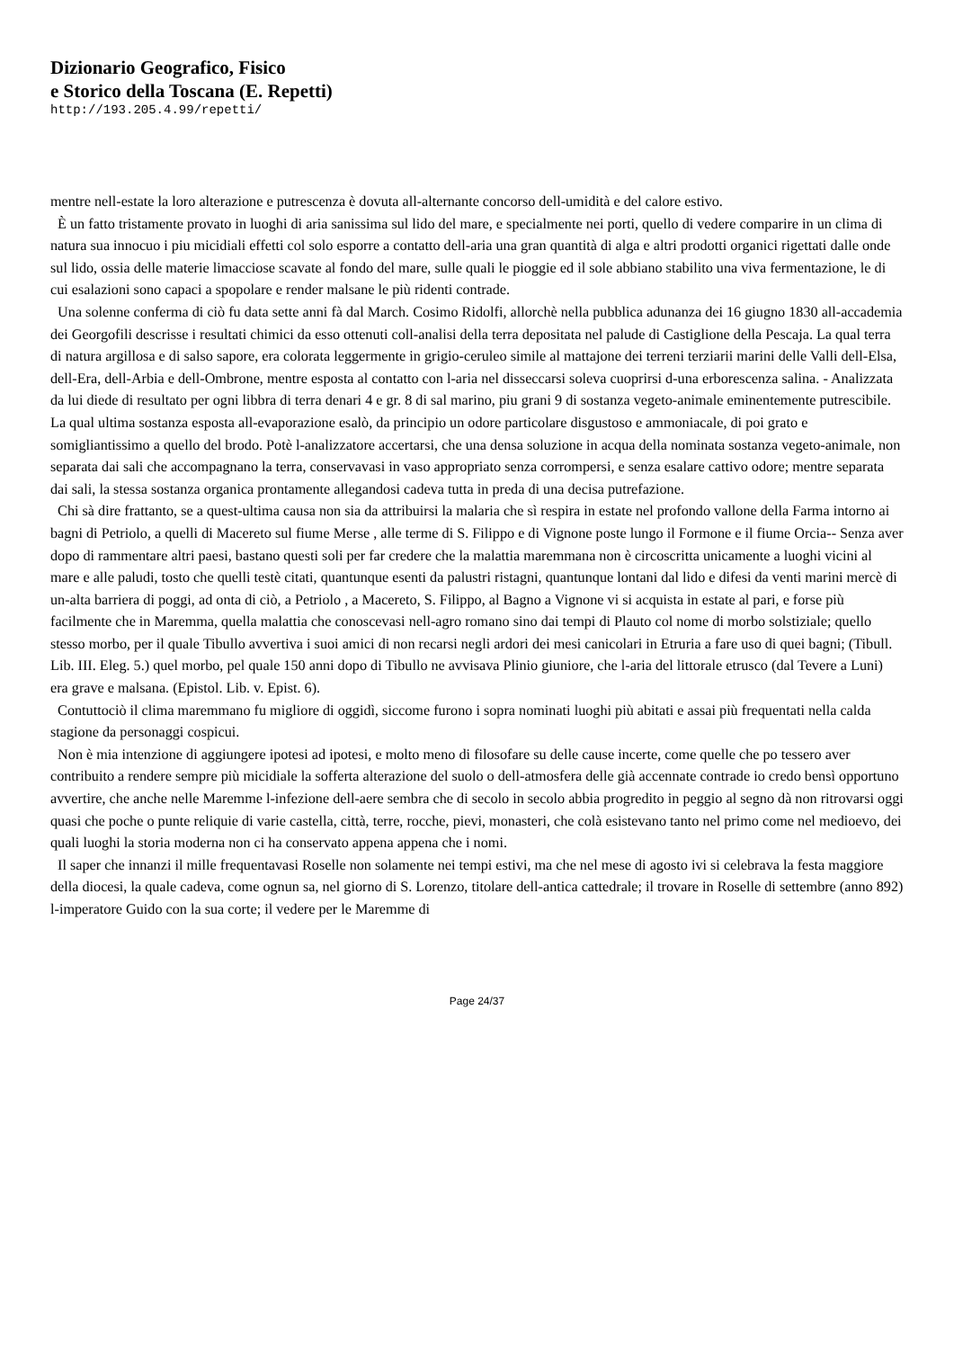Dizionario Geografico, Fisico
e Storico della Toscana (E. Repetti)
http://193.205.4.99/repetti/
mentre nell-estate la loro alterazione e putrescenza è dovuta all-alternante concorso dell-umidità e del calore estivo.
È un fatto tristamente provato in luoghi di aria sanissima sul lido del mare, e specialmente nei porti, quello di vedere comparire in un clima di natura sua innocuo i piu micidiali effetti col solo esporre a contatto dell-aria una gran quantità di alga e altri prodotti organici rigettati dalle onde sul lido, ossia delle materie limacciose scavate al fondo del mare, sulle quali le pioggie ed il sole abbiano stabilito una viva fermentazione, le di cui esalazioni sono capaci a spopolare e render malsane le più ridenti contrade.
Una solenne conferma di ciò fu data sette anni fà dal March. Cosimo Ridolfi, allorchè nella pubblica adunanza dei 16 giugno 1830 all-accademia dei Georgofili descrisse i resultati chimici da esso ottenuti coll-analisi della terra depositata nel palude di Castiglione della Pescaja. La qual terra di natura argillosa e di salso sapore, era colorata leggermente in grigio-ceruleo simile al mattajone dei terreni terziarii marini delle Valli dell-Elsa, dell-Era, dell-Arbia e dell-Ombrone, mentre esposta al contatto con l-aria nel disseccarsi soleva cuoprirsi d-una erborescenza salina. - Analizzata da lui diede di resultato per ogni libbra di terra denari 4 e gr. 8 di sal marino, piu grani 9 di sostanza vegeto-animale eminentemente putrescibile. La qual ultima sostanza esposta all-evaporazione esalò, da principio un odore particolare disgustoso e ammoniacale, di poi grato e somigliantissimo a quello del brodo. Potè l-analizzatore accertarsi, che una densa soluzione in acqua della nominata sostanza vegeto-animale, non separata dai sali che accompagnano la terra, conservavasi in vaso appropriato senza corrompersi, e senza esalare cattivo odore; mentre separata dai sali, la stessa sostanza organica prontamente allegandosi cadeva tutta in preda di una decisa putrefazione.
Chi sà dire frattanto, se a quest-ultima causa non sia da attribuirsi la malaria che sì respira in estate nel profondo vallone della Farma intorno ai bagni di Petriolo, a quelli di Macereto sul fiume Merse , alle terme di S. Filippo e di Vignone poste lungo il Formone e il fiume Orcia-- Senza aver dopo di rammentare altri paesi, bastano questi soli per far credere che la malattia maremmana non è circoscritta unicamente a luoghi vicini al mare e alle paludi, tosto che quelli testè citati, quantunque esenti da palustri ristagni, quantunque lontani dal lido e difesi da venti marini mercè di un-alta barriera di poggi, ad onta di ciò, a Petriolo , a Macereto, S. Filippo, al Bagno a Vignone vi si acquista in estate al pari, e forse più facilmente che in Maremma, quella malattia che conoscevasi nell-agro romano sino dai tempi di Plauto col nome di morbo solstiziale; quello stesso morbo, per il quale Tibullo avvertiva i suoi amici di non recarsi negli ardori dei mesi canicolari in Etruria a fare uso di quei bagni; (Tibull. Lib. III. Eleg. 5.) quel morbo, pel quale 150 anni dopo di Tibullo ne avvisava Plinio giuniore, che l-aria del littorale etrusco (dal Tevere a Luni) era grave e malsana. (Epistol. Lib. v. Epist. 6).
Contuttociò il clima maremmano fu migliore di oggidì, siccome furono i sopra nominati luoghi più abitati e assai più frequentati nella calda stagione da personaggi cospicui.
Non è mia intenzione di aggiungere ipotesi ad ipotesi, e molto meno di filosofare su delle cause incerte, come quelle che po tessero aver contribuito a rendere sempre più micidiale la sofferta alterazione del suolo o dell-atmosfera delle già accennate contrade io credo bensì opportuno avvertire, che anche nelle Maremme l-infezione dell-aere sembra che di secolo in secolo abbia progredito in peggio al segno dà non ritrovarsi oggi quasi che poche o punte reliquie di varie castella, città, terre, rocche, pievi, monasteri, che colà esistevano tanto nel primo come nel medioevo, dei quali luoghi la storia moderna non ci ha conservato appena appena che i nomi.
Il saper che innanzi il mille frequentavasi Roselle non solamente nei tempi estivi, ma che nel mese di agosto ivi si celebrava la festa maggiore della diocesi, la quale cadeva, come ognun sa, nel giorno di S. Lorenzo, titolare dell-antica cattedrale; il trovare in Roselle di settembre (anno 892) l-imperatore Guido con la sua corte; il vedere per le Maremme di
Page 24/37